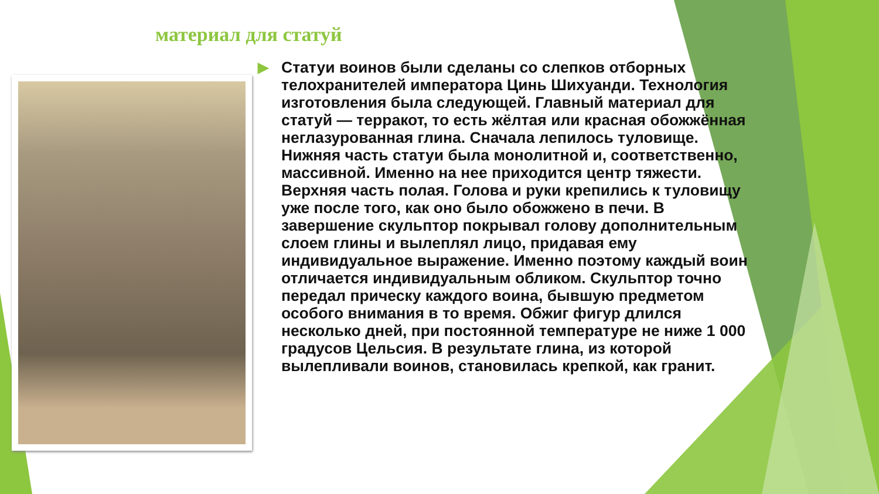материал для статуй
▶ Статуи воинов были сделаны со слепков отборных телохранителей императора Цинь Шихуанди. Технология изготовления была следующей. Главный материал для статуй — терракот, то есть жёлтая или красная обожжённая неглазурованная глина. Сначала лепилось туловище. Нижняя часть статуи была монолитной и, соответственно, массивной. Именно на нее приходится центр тяжести. Верхняя часть полая. Голова и руки крепились к туловищу уже после того, как оно было обожжено в печи. В завершение скульптор покрывал голову дополнительным слоем глины и вылеплял лицо, придавая ему индивидуальное выражение. Именно поэтому каждый воин отличается индивидуальным обликом. Скульптор точно передал прическу каждого воина, бывшую предметом особого внимания в то время. Обжиг фигур длился несколько дней, при постоянной температуре не ниже 1 000 градусов Цельсия. В результате глина, из которой вылепливали воинов, становилась крепкой, как гранит.